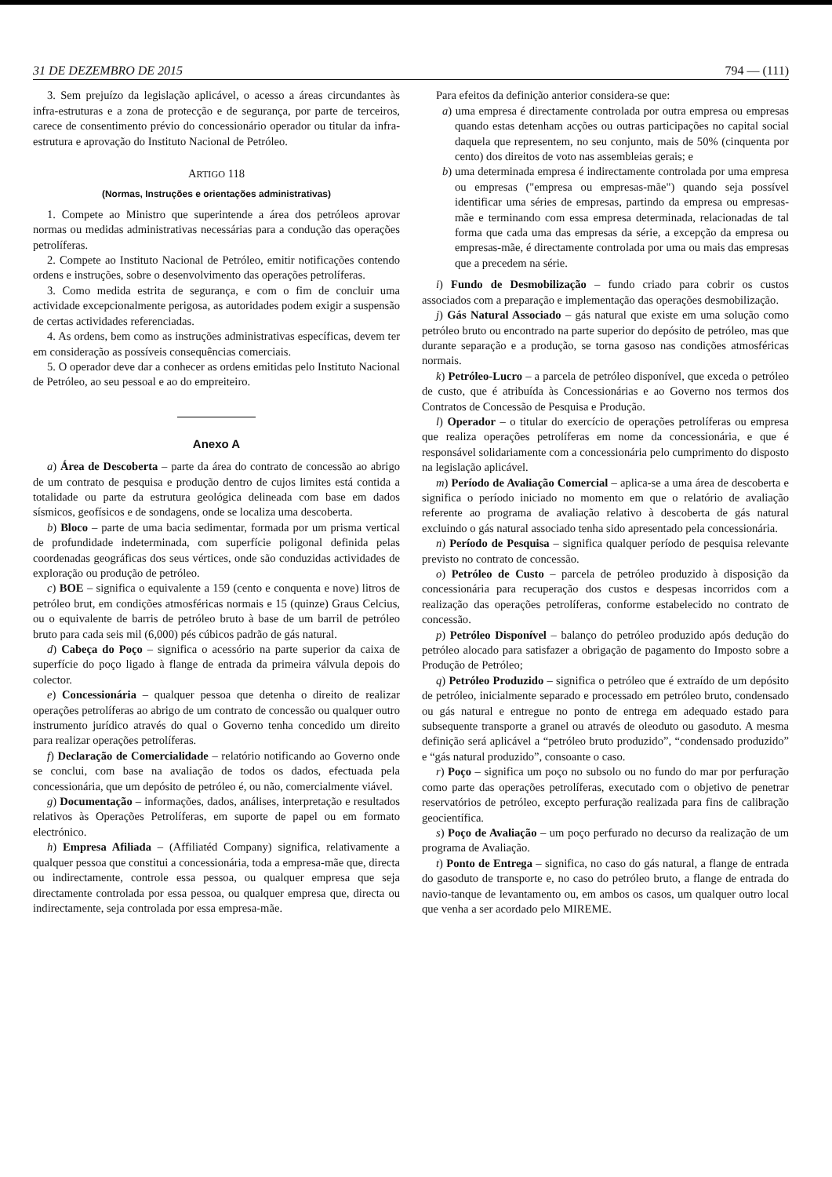31 DE DEZEMBRO DE 2015 794 — (111)
3. Sem prejuízo da legislação aplicável, o acesso a áreas circundantes às infra-estruturas e a zona de protecção e de segurança, por parte de terceiros, carece de consentimento prévio do concessionário operador ou titular da infra-estrutura e aprovação do Instituto Nacional de Petróleo.
ARTIGO 118
(Normas, Instruções e orientações administrativas)
1. Compete ao Ministro que superintende a área dos petróleos aprovar normas ou medidas administrativas necessárias para a condução das operações petrolíferas.
2. Compete ao Instituto Nacional de Petróleo, emitir notificações contendo ordens e instruções, sobre o desenvolvimento das operações petrolíferas.
3. Como medida estrita de segurança, e com o fim de concluir uma actividade excepcionalmente perigosa, as autoridades podem exigir a suspensão de certas actividades referenciadas.
4. As ordens, bem como as instruções administrativas específicas, devem ter em consideração as possíveis consequências comerciais.
5. O operador deve dar a conhecer as ordens emitidas pelo Instituto Nacional de Petróleo, ao seu pessoal e ao do empreiteiro.
Anexo A
a) Área de Descoberta – parte da área do contrato de concessão ao abrigo de um contrato de pesquisa e produção dentro de cujos limites está contida a totalidade ou parte da estrutura geológica delineada com base em dados sísmicos, geofísicos e de sondagens, onde se localiza uma descoberta.
b) Bloco – parte de uma bacia sedimentar, formada por um prisma vertical de profundidade indeterminada, com superfície poligonal definida pelas coordenadas geográficas dos seus vértices, onde são conduzidas actividades de exploração ou produção de petróleo.
c) BOE – significa o equivalente a 159 (cento e conquenta e nove) litros de petróleo brut, em condições atmosféricas normais e 15 (quinze) Graus Celcius, ou o equivalente de barris de petróleo bruto à base de um barril de petróleo bruto para cada seis mil (6,000) pés cúbicos padrão de gás natural.
d) Cabeça do Poço – significa o acessório na parte superior da caixa de superfície do poço ligado à flange de entrada da primeira válvula depois do colector.
e) Concessionária – qualquer pessoa que detenha o direito de realizar operações petrolíferas ao abrigo de um contrato de concessão ou qualquer outro instrumento jurídico através do qual o Governo tenha concedido um direito para realizar operações petrolíferas.
f) Declaração de Comercialidade – relatório notificando ao Governo onde se conclui, com base na avaliação de todos os dados, efectuada pela concessionária, que um depósito de petróleo é, ou não, comercialmente viável.
g) Documentação – informações, dados, análises, interpretação e resultados relativos às Operações Petrolíferas, em suporte de papel ou em formato electrónico.
h) Empresa Afiliada – (Affiliatéd Company) significa, relativamente a qualquer pessoa que constitui a concessionária, toda a empresa-mãe que, directa ou indirectamente, controle essa pessoa, ou qualquer empresa que seja directamente controlada por essa pessoa, ou qualquer empresa que, directa ou indirectamente, seja controlada por essa empresa-mãe.
Para efeitos da definição anterior considera-se que:
a) uma empresa é directamente controlada por outra empresa ou empresas quando estas detenham acções ou outras participações no capital social daquela que representem, no seu conjunto, mais de 50% (cinquenta por cento) dos direitos de voto nas assembleias gerais; e
b) uma determinada empresa é indirectamente controlada por uma empresa ou empresas ("empresa ou empresas-mãe") quando seja possível identificar uma séries de empresas, partindo da empresa ou empresas-mãe e terminando com essa empresa determinada, relacionadas de tal forma que cada uma das empresas da série, a excepção da empresa ou empresas-mãe, é directamente controlada por uma ou mais das empresas que a precedem na série.
i) Fundo de Desmobilização – fundo criado para cobrir os custos associados com a preparação e implementação das operações desmobilização.
j) Gás Natural Associado – gás natural que existe em uma solução como petróleo bruto ou encontrado na parte superior do depósito de petróleo, mas que durante separação e a produção, se torna gasoso nas condições atmosféricas normais.
k) Petróleo-Lucro – a parcela de petróleo disponível, que exceda o petróleo de custo, que é atribuída às Concessionárias e ao Governo nos termos dos Contratos de Concessão de Pesquisa e Produção.
l) Operador – o titular do exercício de operações petrolíferas ou empresa que realiza operações petrolíferas em nome da concessionária, e que é responsável solidariamente com a concessionária pelo cumprimento do disposto na legislação aplicável.
m) Período de Avaliação Comercial – aplica-se a uma área de descoberta e significa o período iniciado no momento em que o relatório de avaliação referente ao programa de avaliação relativo à descoberta de gás natural excluindo o gás natural associado tenha sido apresentado pela concessionária.
n) Período de Pesquisa – significa qualquer período de pesquisa relevante previsto no contrato de concessão.
o) Petróleo de Custo – parcela de petróleo produzido à disposição da concessionária para recuperação dos custos e despesas incorridos com a realização das operações petrolíferas, conforme estabelecido no contrato de concessão.
p) Petróleo Disponível – balanço do petróleo produzido após dedução do petróleo alocado para satisfazer a obrigação de pagamento do Imposto sobre a Produção de Petróleo;
q) Petróleo Produzido – significa o petróleo que é extraído de um depósito de petróleo, inicialmente separado e processado em petróleo bruto, condensado ou gás natural e entregue no ponto de entrega em adequado estado para subsequente transporte a granel ou através de oleoduto ou gasoduto. A mesma definição será aplicável a “petróleo bruto produzido”, “condensado produzido” e “gás natural produzido”, consoante o caso.
r) Poço – significa um poço no subsolo ou no fundo do mar por perfuração como parte das operações petrolíferas, executado com o objetivo de penetrar reservatórios de petróleo, excepto perfuração realizada para fins de calibração geocientífica.
s) Poço de Avaliação – um poço perfurado no decurso da realização de um programa de Avaliação.
t) Ponto de Entrega – significa, no caso do gás natural, a flange de entrada do gasoduto de transporte e, no caso do petróleo bruto, a flange de entrada do navio-tanque de levantamento ou, em ambos os casos, um qualquer outro local que venha a ser acordado pelo MIREME.